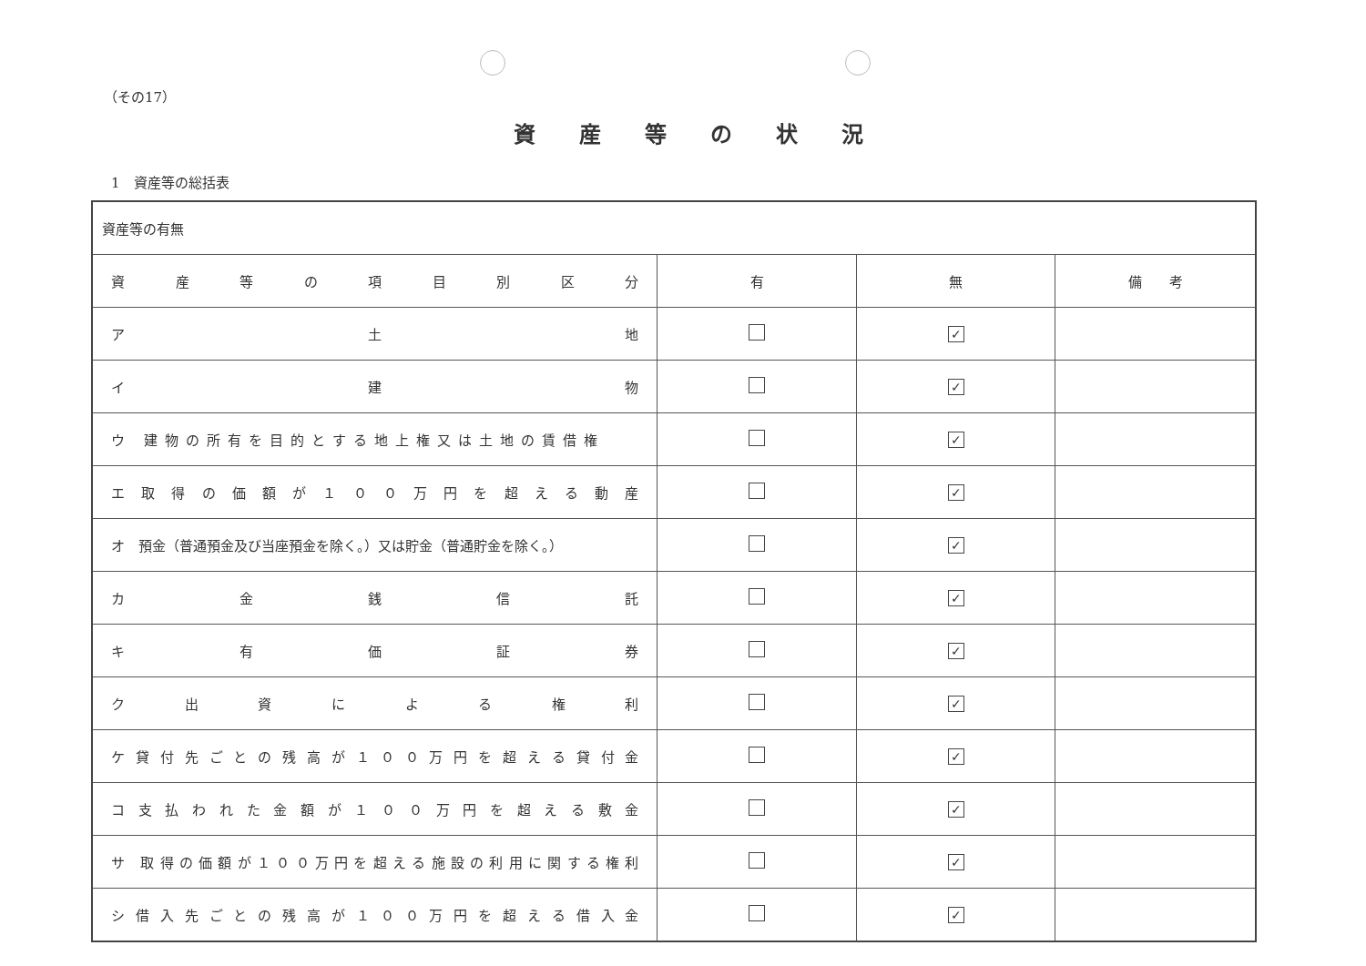（その17）
資産等の状況
1　資産等の総括表
| 資産等の有無 | | | |
| 資 産 等 の 項 目 別 区 分 | 有 | 無 | 備 考 |
| ア 土 地 | | ✓ | |
| イ 建 物 | | ✓ | |
| ウ 建物の所有を目的とする地上権又は土地の賃借権 | | ✓ | |
| エ 取 得 の 価 額 が １ ０ ０ 万 円 を 超 え る 動 産 | | ✓ | |
| オ 預金（普通預金及び当座預金を除く。）又は貯金（普通貯金を除く。） | | ✓ | |
| カ 金 銭 信 託 | | ✓ | |
| キ 有 価 証 券 | | ✓ | |
| ク 出 資 に よ る 権 利 | | ✓ | |
| ケ 貸 付 先 ご と の 残 高 が １ ０ ０ 万 円 を 超 え る 貸 付 金 | | ✓ | |
| コ 支 払 わ れ た 金 額 が １ ０ ０ 万 円 を 超 え る 敷 金 | | ✓ | |
| サ 取得の価額が１００万円を超える施設の利用に関する権利 | | ✓ | |
| シ 借 入 先 ご と の 残 高 が １ ０ ０ 万 円 を 超 え る 借 入 金 | | ✓ | |